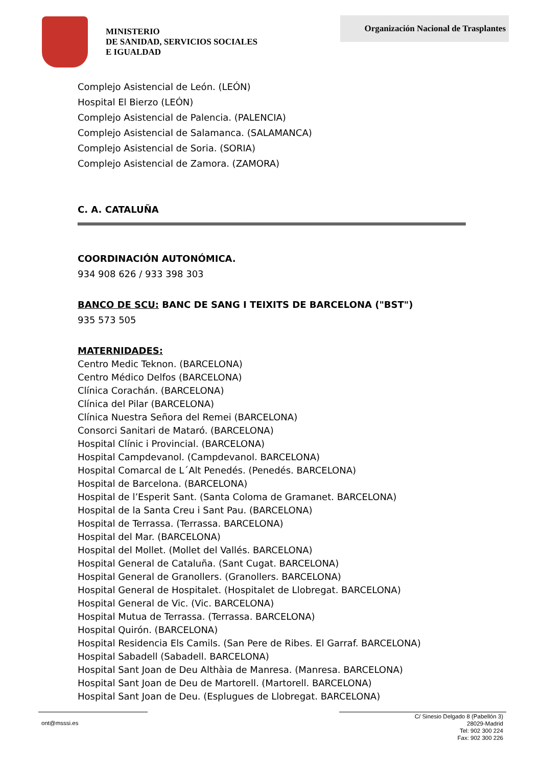MINISTERIO
DE SANIDAD, SERVICIOS SOCIALES
E IGUALDAD
Organización Nacional de Trasplantes
Complejo Asistencial de León. (LEÓN)
Hospital El Bierzo (LEÓN)
Complejo Asistencial de Palencia. (PALENCIA)
Complejo Asistencial de Salamanca. (SALAMANCA)
Complejo Asistencial de Soria. (SORIA)
Complejo Asistencial de Zamora. (ZAMORA)
C. A. CATALUÑA
COORDINACIÓN AUTONÓMICA.
934 908 626 / 933 398 303
BANCO DE SCU: BANC DE SANG I TEIXITS DE BARCELONA ("BST")
935 573 505
MATERNIDADES:
Centro Medic Teknon. (BARCELONA)
Centro Médico Delfos (BARCELONA)
Clínica Corachán. (BARCELONA)
Clínica del Pilar (BARCELONA)
Clínica Nuestra Señora del Remei (BARCELONA)
Consorci Sanitari de Mataró. (BARCELONA)
Hospital Clínic i Provincial. (BARCELONA)
Hospital Campdevanol. (Campdevanol. BARCELONA)
Hospital Comarcal de L´Alt Penedés. (Penedés. BARCELONA)
Hospital de Barcelona. (BARCELONA)
Hospital de l’Esperit Sant. (Santa Coloma de Gramanet. BARCELONA)
Hospital de la Santa Creu i Sant Pau. (BARCELONA)
Hospital de Terrassa. (Terrassa. BARCELONA)
Hospital del Mar. (BARCELONA)
Hospital del Mollet. (Mollet del Vallés. BARCELONA)
Hospital General de Cataluña. (Sant Cugat. BARCELONA)
Hospital General de Granollers. (Granollers. BARCELONA)
Hospital General de Hospitalet. (Hospitalet de Llobregat. BARCELONA)
Hospital General de Vic. (Vic. BARCELONA)
Hospital Mutua de Terrassa. (Terrassa. BARCELONA)
Hospital Quirón. (BARCELONA)
Hospital Residencia Els Camils. (San Pere de Ribes. El Garraf. BARCELONA)
Hospital Sabadell (Sabadell. BARCELONA)
Hospital Sant Joan de Deu Althàia de Manresa. (Manresa. BARCELONA)
Hospital Sant Joan de Deu de Martorell. (Martorell. BARCELONA)
Hospital Sant Joan de Deu. (Esplugues de Llobregat. BARCELONA)
ont@msssi.es
C/ Sinesio Delgado 8 (Pabellón 3)
28029-Madrid
Tel: 902 300 224
Fax: 902 300 226